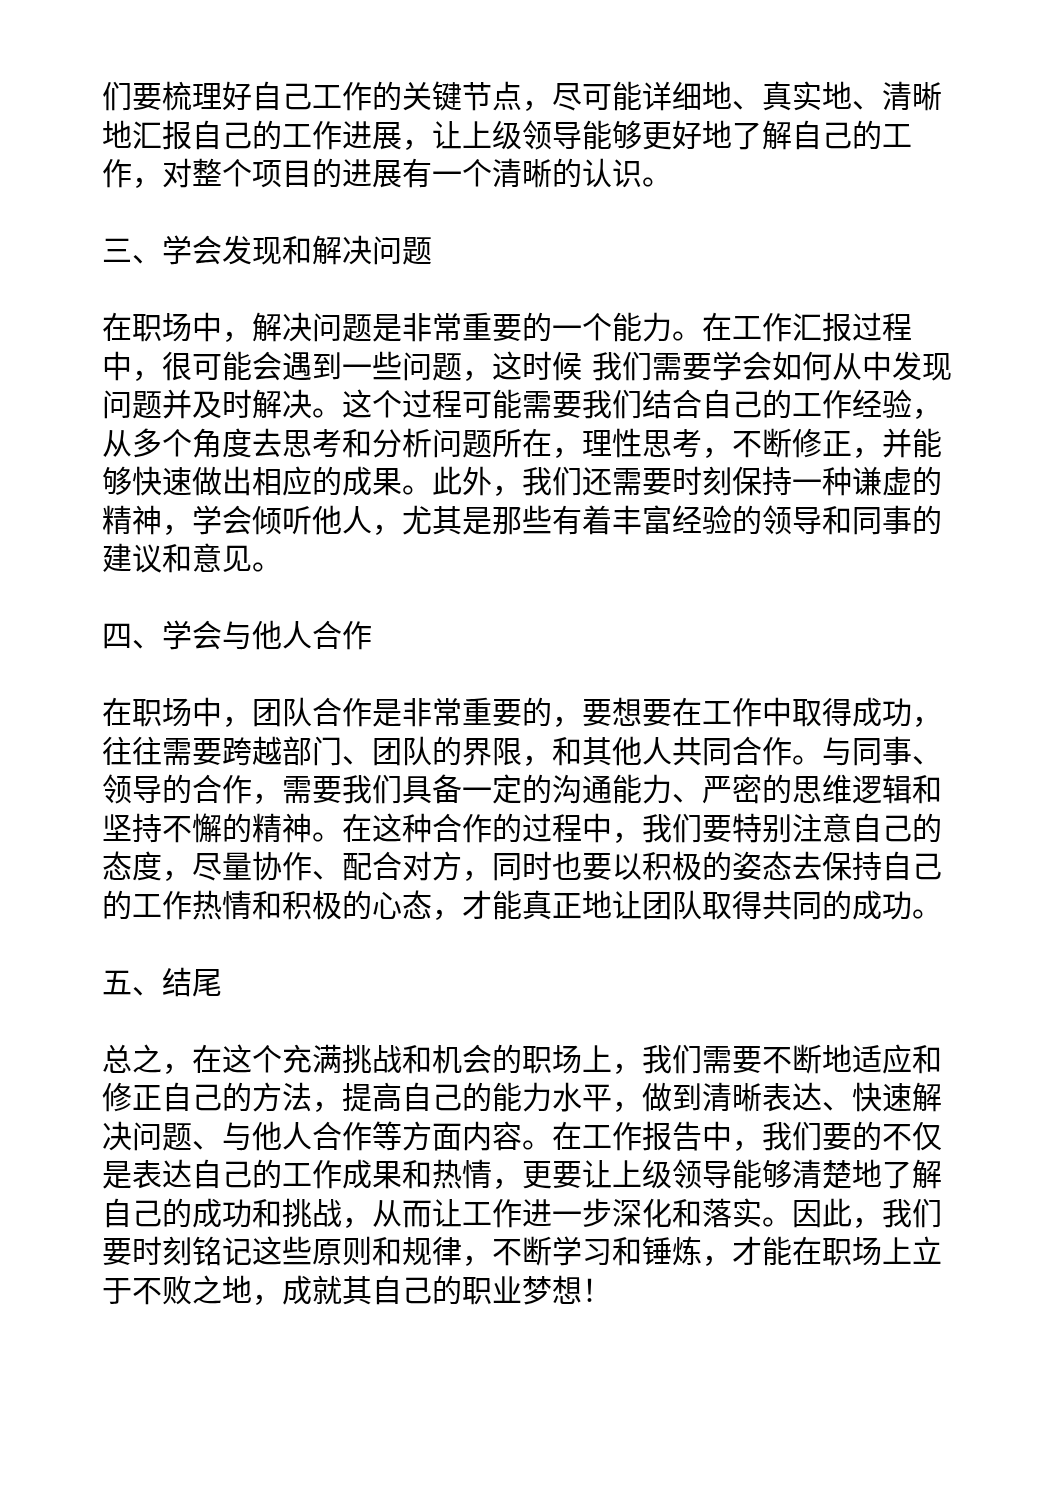们要梳理好自己工作的关键节点，尽可能详细地、真实地、清晰地汇报自己的工作进展，让上级领导能够更好地了解自己的工作，对整个项目的进展有一个清晰的认识。
三、学会发现和解决问题
在职场中，解决问题是非常重要的一个能力。在工作汇报过程中，很可能会遇到一些问题，这时候 我们需要学会如何从中发现问题并及时解决。这个过程可能需要我们结合自己的工作经验，从多个角度去思考和分析问题所在，理性思考，不断修正，并能够快速做出相应的成果。此外，我们还需要时刻保持一种谦虚的精神，学会倾听他人，尤其是那些有着丰富经验的领导和同事的建议和意见。
四、学会与他人合作
在职场中，团队合作是非常重要的，要想要在工作中取得成功，往往需要跨越部门、团队的界限，和其他人共同合作。与同事、领导的合作，需要我们具备一定的沟通能力、严密的思维逻辑和坚持不懈的精神。在这种合作的过程中，我们要特别注意自己的态度，尽量协作、配合对方，同时也要以积极的姿态去保持自己的工作热情和积极的心态，才能真正地让团队取得共同的成功。
五、结尾
总之，在这个充满挑战和机会的职场上，我们需要不断地适应和修正自己的方法，提高自己的能力水平，做到清晰表达、快速解决问题、与他人合作等方面内容。在工作报告中，我们要的不仅是表达自己的工作成果和热情，更要让上级领导能够清楚地了解自己的成功和挑战，从而让工作进一步深化和落实。因此，我们要时刻铭记这些原则和规律，不断学习和锤炼，才能在职场上立于不败之地，成就其自己的职业梦想！